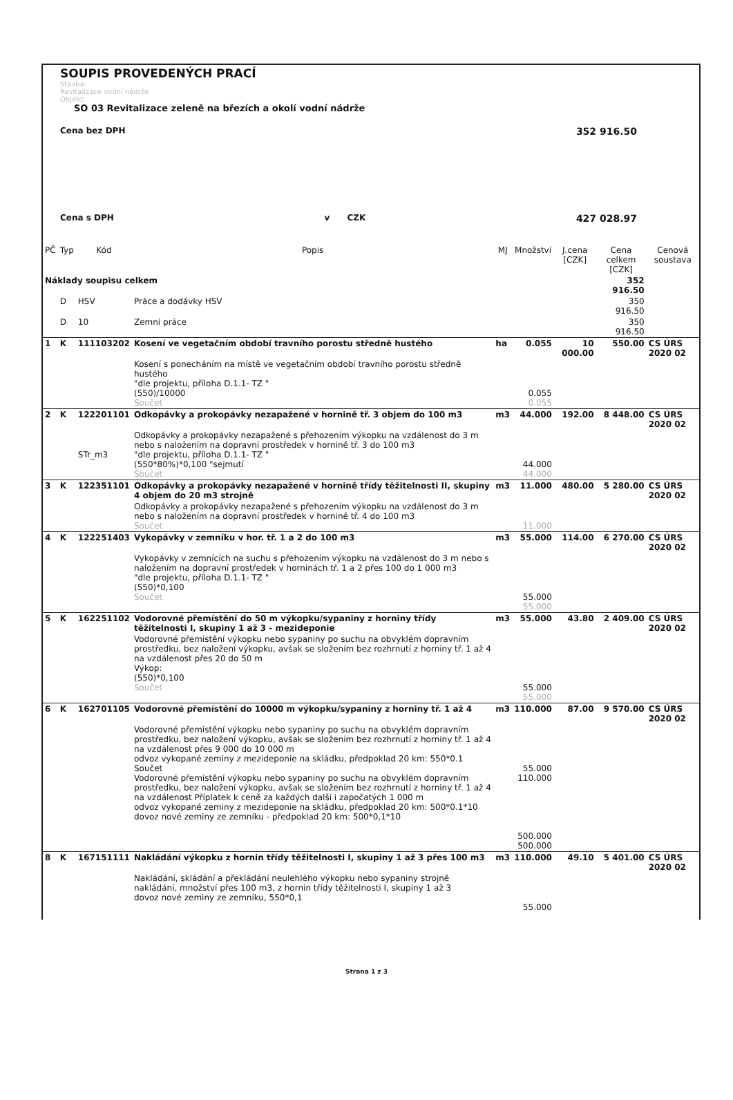SOUPIS PROVEDENÝCH PRACÍ
Stavba:
Revitalizace vodní nádrže
Objekt:
SO 03 Revitalizace zeleně na březích a okolí vodní nádrže
Cena bez DPH 352 916.50
Cena s DPH v CZK 427 028.97
| PČ | Typ | Kód | Popis | MJ | Množství | J.cena [CZK] | Cena celkem [CZK] | Cenová soustava |
| --- | --- | --- | --- | --- | --- | --- | --- | --- |
| Náklady soupisu celkem | | | | | | | 352 916.50 | |
| | D | HSV | Práce a dodávky HSV | | | | 350 916.50 | |
| | D | 10 | Zemní práce | | | | 350 916.50 | |
| 1 | K | 111103202 | Kosení ve vegetačním období travního porostu středně hustého | ha | 0.055 | 10 000.00 | 550.00 | CS ÚRS 2020 02 |
| | | | Kosení s ponecháním na místě ve vegetačním období travního porostu středně hustého "dle projektu, příloha D.1.1- TZ " (550)/10000 Součet | | 0.055 0.055 | | | |
| 2 | K | 122201101 | Odkopávky a prokopávky nezapažené v hornině tř. 3 objem do 100 m3 | m3 | 44.000 | 192.00 | 8 448.00 | CS ÚRS 2020 02 |
| | | STr_m3 | Odkopávky a prokopávky nezapažené s přehozením výkopku na vzdálenost do 3 m nebo s naložením na dopravní prostředek v hornině tř. 3 do 100 m3 "dle projektu, příloha D.1.1- TZ " (550*80%)*0,100 "sejmutí Součet | | 44.000 44.000 | | | |
| 3 | K | 122351101 | Odkopávky a prokopávky nezapažené v hornině třídy těžitelnosti II, skupiny 4 objem do 20 m3 strojně | m3 | 11.000 | 480.00 | 5 280.00 | CS ÚRS 2020 02 |
| | | | Odkopávky a prokopávky nezapažené s přehozením výkopku na vzdálenost do 3 m nebo s naložením na dopravní prostředek v hornině tř. 4 do 100 m3 Součet | | 11.000 | | | |
| 4 | K | 122251403 | Vykopávky v zemníku v hor. tř. 1 a 2 do 100 m3 | m3 | 55.000 | 114.00 | 6 270.00 | CS ÚRS 2020 02 |
| | | | Vykopávky v zemnících na suchu s přehozením výkopku na vzdálenost do 3 m nebo s naložením na dopravní prostředek v horninách tř. 1 a 2 přes 100 do 1 000 m3 "dle projektu, příloha D.1.1- TZ " (550)*0,100 Součet | | 55.000 55.000 | | | |
| 5 | K | 162251102 | Vodorovné přemístění do 50 m výkopku/sypaniny z horniny třídy těžitelnosti I, skupiny 1 až 3 - mezideponie | m3 | 55.000 | 43.80 | 2 409.00 | CS ÚRS 2020 02 |
| | | | Vodorovné přemístění výkopku nebo sypaniny po suchu na obvyklém dopravním prostředku, bez naložení výkopku, avšak se složením bez rozhrnutí z horniny tř. 1 až 4 na vzdálenost přes 20 do 50 m Výkop: (550)*0,100 Součet | | 55.000 55.000 | | | |
| 6 | K | 162701105 | Vodorovné přemístění do 10000 m výkopku/sypaniny z horniny tř. 1 až 4 | m3 | 110.000 | 87.00 | 9 570.00 | CS ÚRS 2020 02 |
| | | | Vodorovné přemístění výkopku nebo sypaniny po suchu na obvyklém dopravním prostředku, bez naložení výkopku, avšak se složením bez rozhrnutí z horniny tř. 1 až 4 na vzdálenost přes 9 000 do 10 000 m odvoz vykopané zeminy z mezideponie na skládku, předpoklad 20 km: 550*0.1 Součet Vodorovné přemístění výkopku nebo sypaniny po suchu na obvyklém dopravním prostředku, bez naložení výkopku, avšak se složením bez rozhrnutí z horniny tř. 1 až 4 na vzdálenost Příplatek k ceně za každých další i započatých 1 000 m odvoz vykopané zeminy z mezideponie na skládku, předpoklad 20 km: 500*0.1*10 dovoz nové zeminy ze zemníku - předpoklad 20 km: 500*0,1*10 | | 55.000 110.000 500.000 500.000 | | | |
| 8 | K | 167151111 | Nakládání výkopku z hornin třídy těžitelnosti I, skupiny 1 až 3 přes 100 m3 | m3 | 110.000 | 49.10 | 5 401.00 | CS ÚRS 2020 02 |
| | | | Nakládání, skládání a překládání neulehlého výkopku nebo sypaniny strojně nakládání, množství přes 100 m3, z hornin třídy těžitelnosti I, skupiny 1 až 3 dovoz nové zeminy ze zemníku, 550*0,1 | | 55.000 | | | |
Strana 1 z 3